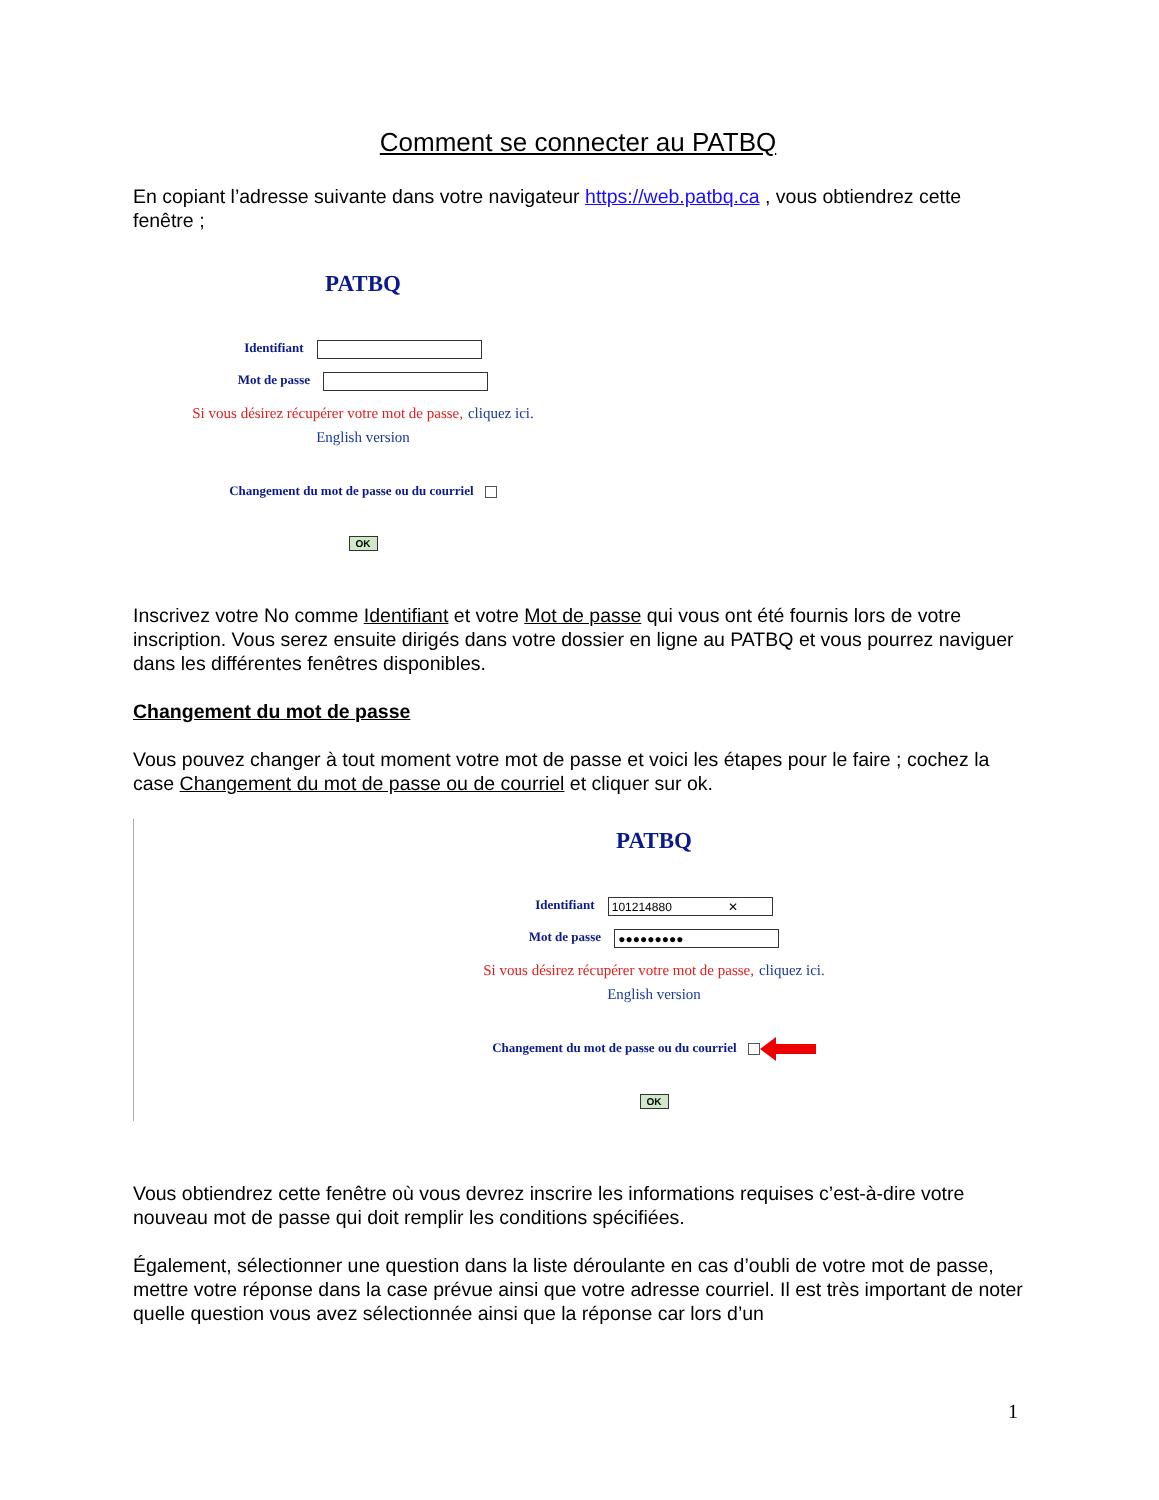Comment se connecter au PATBQ
En copiant l’adresse suivante dans votre navigateur https://web.patbq.ca , vous obtiendrez cette fenêtre ;
PATBQ
Identifiant
Mot de passe
Si vous désirez récupérer votre mot de passe, cliquez ici.
English version
Changement du mot de passe ou du courriel
OK
Inscrivez votre No comme Identifiant et votre Mot de passe qui vous ont été fournis lors de votre inscription. Vous serez ensuite dirigés dans votre dossier en ligne au PATBQ et vous pourrez naviguer dans les différentes fenêtres disponibles.
Changement du mot de passe
Vous pouvez changer à tout moment votre mot de passe et voici les étapes pour le faire ; cochez la case Changement du mot de passe ou de courriel et cliquer sur ok.
PATBQ
Identifiant 101214880 ✕
Mot de passe ●●●●●●●●●
Si vous désirez récupérer votre mot de passe, cliquez ici.
English version
Changement du mot de passe ou du courriel
OK
Vous obtiendrez cette fenêtre où vous devrez inscrire les informations requises c’est-à-dire votre nouveau mot de passe qui doit remplir les conditions spécifiées.
Également, sélectionner une question dans la liste déroulante en cas d’oubli de votre mot de passe, mettre votre réponse dans la case prévue ainsi que votre adresse courriel. Il est très important de noter quelle question vous avez sélectionnée ainsi que la réponse car lors d’un
1